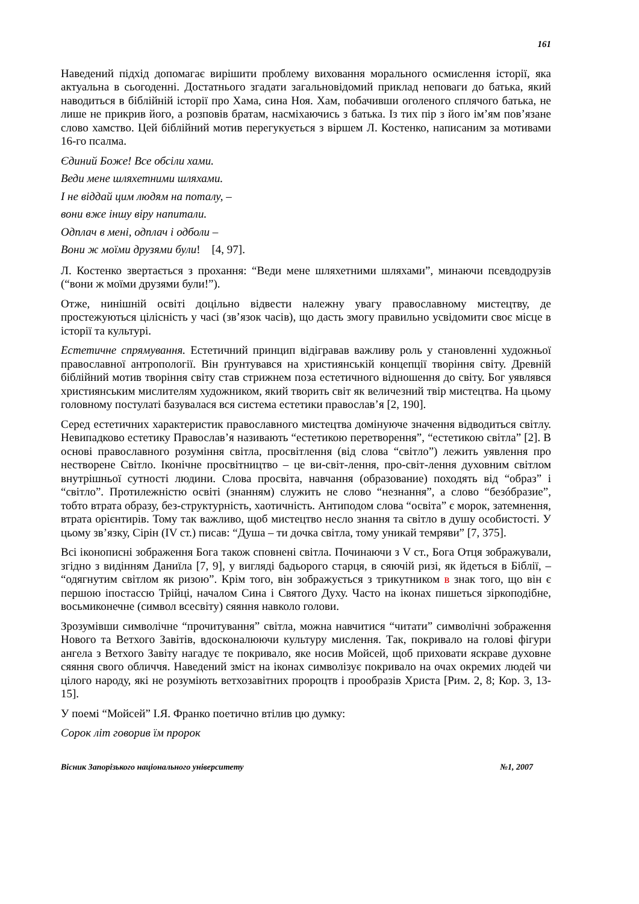161
Наведений підхід допомагає вирішити проблему виховання морального осмислення історії, яка актуальна в сьогоденні. Достатнього згадати загальновідомий приклад неповаги до батька, який наводиться в біблійній історії про Хама, сина Ноя. Хам, побачивши оголеного сплячого батька, не лише не прикрив його, а розповів братам, насміхаючись з батька. Із тих пір з його ім’ям пов’язане слово хамство. Цей біблійний мотив перегукується з віршем Л. Костенко, написаним за мотивами 16-го псалма.
Єдиний Боже! Все обсіли хами.
Веди мене шляхетними шляхами.
І не віддай цим людям на поталу, –
вони вже іншу віру напитали.
Одплач в мені, одплач і одболи –
Вони ж моїми друзями були! [4, 97].
Л. Костенко звертається з прохання: “Веди мене шляхетними шляхами”, минаючи псевдодрузів (“вони ж моїми друзями були!”).
Отже, нинішній освіті доцільно відвести належну увагу православному мистецтву, де простежуються цілісність у часі (зв’язок часів), що дасть змогу правильно усвідомити своє місце в історії та культурі.
Естетичне спрямування. Естетичний принцип відігравав важливу роль у становленні художньої православної антропології. Він ґрунтувався на християнській концепції творіння світу. Древній біблійний мотив творіння світу став стрижнем поза естетичного відношення до світу. Бог уявлявся християнським мислителям художником, який творить світ як величезний твір мистецтва. На цьому головному постулаті базувалася вся система естетики православ’я [2, 190].
Серед естетичних характеристик православного мистецтва домінуюче значення відводиться світлу. Невипадково естетику Православ’я називають “естетикою перетворення”, “естетикою світла” [2]. В основі православного розуміння світла, просвітлення (від слова “світло”) лежить уявлення про нестворене Світло. Іконічне просвітництво – це ви-світ-лення, про-світ-лення духовним світлом внутрішньої сутності людини. Слова просвіта, навчання (образование) походять від “образ” і “світло”. Протилежністю освіті (знанням) служить не слово “незнання”, а слово “безóбразие”, тобто втрата образу, без-структурність, хаотичність. Антиподом слова “освіта” є морок, затемнення, втрата орієнтирів. Тому так важливо, щоб мистецтво несло знання та світло в душу особистості. У цьому зв’язку, Сірін (IV ст.) писав: “Душа – ти дочка світла, тому уникай темряви” [7, 375].
Всі іконописні зображення Бога також сповнені світла. Починаючи з V ст., Бога Отця зображували, згідно з видінням Даниїла [7, 9], у вигляді бадьорого старця, в сяючій ризі, як йдеться в Біблії, – “одягнутим світлом як ризою”. Крім того, він зображується з трикутником в знак того, що він є першою іпостассю Трійці, началом Сина і Святого Духу. Часто на іконах пишеться зіркоподібне, восьмиконечне (символ всесвіту) сяяння навколо голови.
Зрозумівши символічне “прочитування” світла, можна навчитися “читати” символічні зображення Нового та Ветхого Завітів, вдосконалюючи культуру мислення. Так, покривало на голові фігури ангела з Ветхого Завіту нагадує те покривало, яке носив Мойсей, щоб приховати яскраве духовне сяяння свого обличчя. Наведений зміст на іконах символізує покривало на очах окремих людей чи цілого народу, які не розуміють ветхозавітних пророцтв і прообразів Христа [Рим. 2, 8; Кор. 3, 13-15].
У поемі “Мойсей” І.Я. Франко поетично втілив цю думку:
Сорок літ говорив їм пророк
Вісник Запорізького національного університету №1, 2007